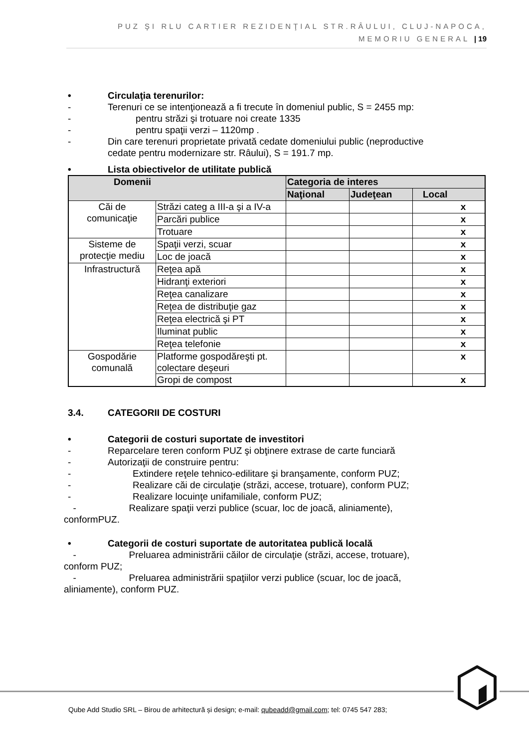PUZ ŞI RLU CARTIER REZIDENŢIAL STR.RÂULUI, CLUJ-NAPOCA,
MEMORIU GENERAL | 19
• Circulaţia terenurilor:
- Terenuri ce se intenţionează a fi trecute în domeniul public, S = 2455 mp:
- pentru străzi şi trotuare noi create 1335
- pentru spaţii verzi – 1120mp .
- Din care terenuri proprietate privată cedate domeniului public (neproductive
cedate pentru modernizare str. Râului), S = 191.7 mp.
• Lista obiectivelor de utilitate publică
| Domenii | | Categoria de interes | | |
| --- | --- | --- | --- | --- |
| | | Naţional | Judeţean | Local |
| Căi de comunicaţie | Străzi categ a III-a şi a IV-a | | | x |
| | Parcări publice | | | x |
| | Trotuare | | | x |
| Sisteme de protecţie mediu | Spaţii verzi, scuar | | | x |
| | Loc de joacă | | | x |
| Infrastructură | Reţea apă | | | x |
| | Hidranţi exteriori | | | x |
| | Reţea canalizare | | | x |
| | Reţea de distribuţie gaz | | | x |
| | Reţea electrică şi PT | | | x |
| | Iluminat public | | | x |
| | Reţea telefonie | | | x |
| Gospodărie comunală | Platforme gospodăreşti pt. colectare deşeuri | | | x |
| | Gropi de compost | | | x |
3.4. CATEGORII DE COSTURI
• Categorii de costuri suportate de investitori
- Reparcelare teren conform PUZ şi obţinere extrase de carte funciară
- Autorizaţii de construire pentru:
- Extindere reţele tehnico-edilitare şi branşamente, conform PUZ;
- Realizare căi de circulaţie (străzi, accese, trotuare), conform PUZ;
- Realizare locuinţe unifamiliale, conform PUZ;
- Realizare spaţii verzi publice (scuar, loc de joacă, aliniamente),
conformPUZ.
• Categorii de costuri suportate de autoritatea publică locală
- Preluarea administrării căilor de circulaţie (străzi, accese, trotuare),
conform PUZ;
- Preluarea administrării spaţiilor verzi publice (scuar, loc de joacă,
aliniamente), conform PUZ.
Qube Add Studio SRL – Birou de arhitectură și design; e-mail: qubeadd@gmail.com; tel: 0745 547 283;